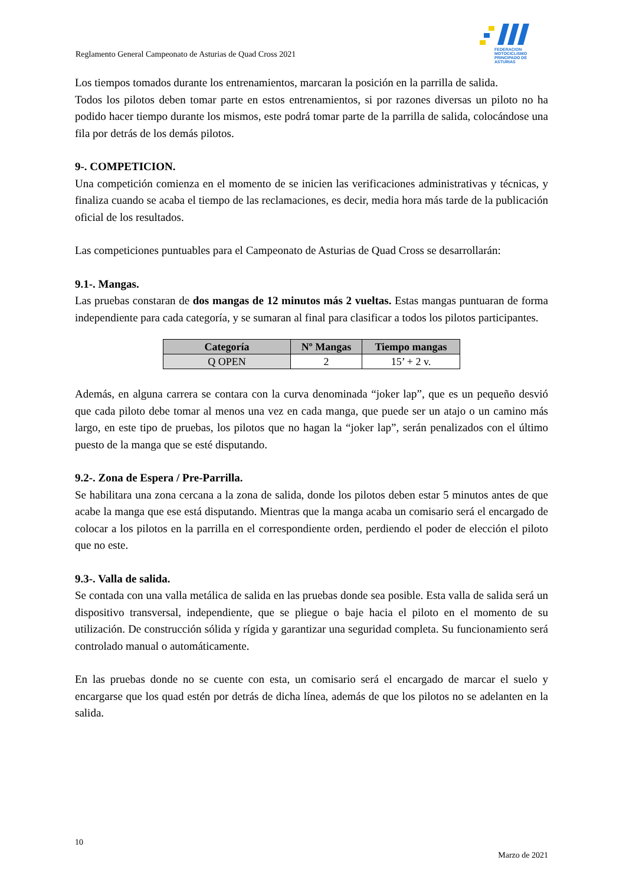Reglamento General Campeonato de Asturias de Quad Cross 2021
FEDERACION MOTOCICLISMO
PRINCIPADO DE ASTURIAS
Los tiempos tomados durante los entrenamientos, marcaran la posición en la parrilla de salida.
Todos los pilotos deben tomar parte en estos entrenamientos, si por razones diversas un piloto no ha podido hacer tiempo durante los mismos, este podrá tomar parte de la parrilla de salida, colocándose una fila por detrás de los demás pilotos.
9-. COMPETICION.
Una competición comienza en el momento de se inicien las verificaciones administrativas y técnicas, y finaliza cuando se acaba el tiempo de las reclamaciones, es decir, media hora más tarde de la publicación oficial de los resultados.
Las competiciones puntuables para el Campeonato de Asturias de Quad Cross se desarrollarán:
9.1-. Mangas.
Las pruebas constaran de dos mangas de 12 minutos más 2 vueltas. Estas mangas puntuaran de forma independiente para cada categoría, y se sumaran al final para clasificar a todos los pilotos participantes.
| Categoría | Nº Mangas | Tiempo mangas |
| --- | --- | --- |
| Q OPEN | 2 | 15’ + 2 v. |
Además, en alguna carrera se contara con la curva denominada “joker lap”, que es un pequeño desvió que cada piloto debe tomar al menos una vez en cada manga, que puede ser un atajo o un camino más largo, en este tipo de pruebas, los pilotos que no hagan la “joker lap”, serán penalizados con el último puesto de la manga que se esté disputando.
9.2-. Zona de Espera / Pre-Parrilla.
Se habilitara una zona cercana a la zona de salida, donde los pilotos deben estar 5 minutos antes de que acabe la manga que ese está disputando. Mientras que la manga acaba un comisario será el encargado de colocar a los pilotos en la parrilla en el correspondiente orden, perdiendo el poder de elección el piloto que no este.
9.3-. Valla de salida.
Se contada con una valla metálica de salida en las pruebas donde sea posible. Esta valla de salida será un dispositivo transversal, independiente, que se pliegue o baje hacia el piloto en el momento de su utilización. De construcción sólida y rígida y garantizar una seguridad completa. Su funcionamiento será controlado manual o automáticamente.
En las pruebas donde no se cuente con esta, un comisario será el encargado de marcar el suelo y encargarse que los quad estén por detrás de dicha línea, además de que los pilotos no se adelanten en la salida.
10
Marzo de 2021